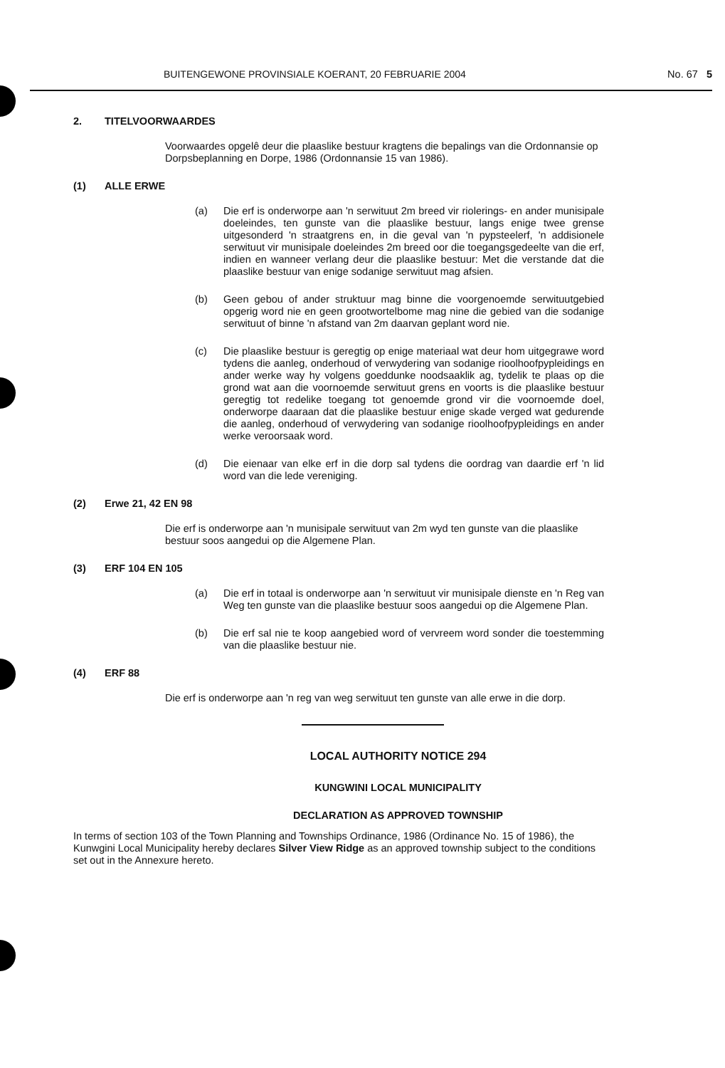BUITENGEWONE PROVINSIALE KOERANT, 20 FEBRUARIE 2004
No. 67 5
2. TITELVOORWAARDES
Voorwaardes opgelê deur die plaaslike bestuur kragtens die bepalings van die Ordonnansie op Dorpsbeplanning en Dorpe, 1986 (Ordonnansie 15 van 1986).
(1) ALLE ERWE
(a) Die erf is onderworpe aan 'n serwituut 2m breed vir riolerings- en ander munisipale doeleindes, ten gunste van die plaaslike bestuur, langs enige twee grense uitgesonderd 'n straatgrens en, in die geval van 'n pypsteelerf, 'n addisionele serwituut vir munisipale doeleindes 2m breed oor die toegangsgedeelte van die erf, indien en wanneer verlang deur die plaaslike bestuur: Met die verstande dat die plaaslike bestuur van enige sodanige serwituut mag afsien.
(b) Geen gebou of ander struktuur mag binne die voorgenoemde serwituutgebied opgerig word nie en geen grootwortelbome mag nine die gebied van die sodanige serwituut of binne 'n afstand van 2m daarvan geplant word nie.
(c) Die plaaslike bestuur is geregtig op enige materiaal wat deur hom uitgegrawe word tydens die aanleg, onderhoud of verwydering van sodanige rioolhoofpypleidings en ander werke way hy volgens goeddunke noodsaaklik ag, tydelik te plaas op die grond wat aan die voornoemde serwituut grens en voorts is die plaaslike bestuur geregtig tot redelike toegang tot genoemde grond vir die voornoemde doel, onderworpe daaraan dat die plaaslike bestuur enige skade verged wat gedurende die aanleg, onderhoud of verwydering van sodanige rioolhoofpypleidings en ander werke veroorsaak word.
(d) Die eienaar van elke erf in die dorp sal tydens die oordrag van daardie erf 'n lid word van die lede vereniging.
(2) Erwe 21, 42 EN 98
Die erf is onderworpe aan 'n munisipale serwituut van 2m wyd ten gunste van die plaaslike bestuur soos aangedui op die Algemene Plan.
(3) ERF 104 EN 105
(a) Die erf in totaal is onderworpe aan 'n serwituut vir munisipale dienste en 'n Reg van Weg ten gunste van die plaaslike bestuur soos aangedui op die Algemene Plan.
(b) Die erf sal nie te koop aangebied word of vervreem word sonder die toestemming van die plaaslike bestuur nie.
(4) ERF 88
Die erf is onderworpe aan 'n reg van weg serwituut ten gunste van alle erwe in die dorp.
LOCAL AUTHORITY NOTICE 294
KUNGWINI LOCAL MUNICIPALITY
DECLARATION AS APPROVED TOWNSHIP
In terms of section 103 of the Town Planning and Townships Ordinance, 1986 (Ordinance No. 15 of 1986), the Kunwgini Local Municipality hereby declares Silver View Ridge as an approved township subject to the conditions set out in the Annexure hereto.